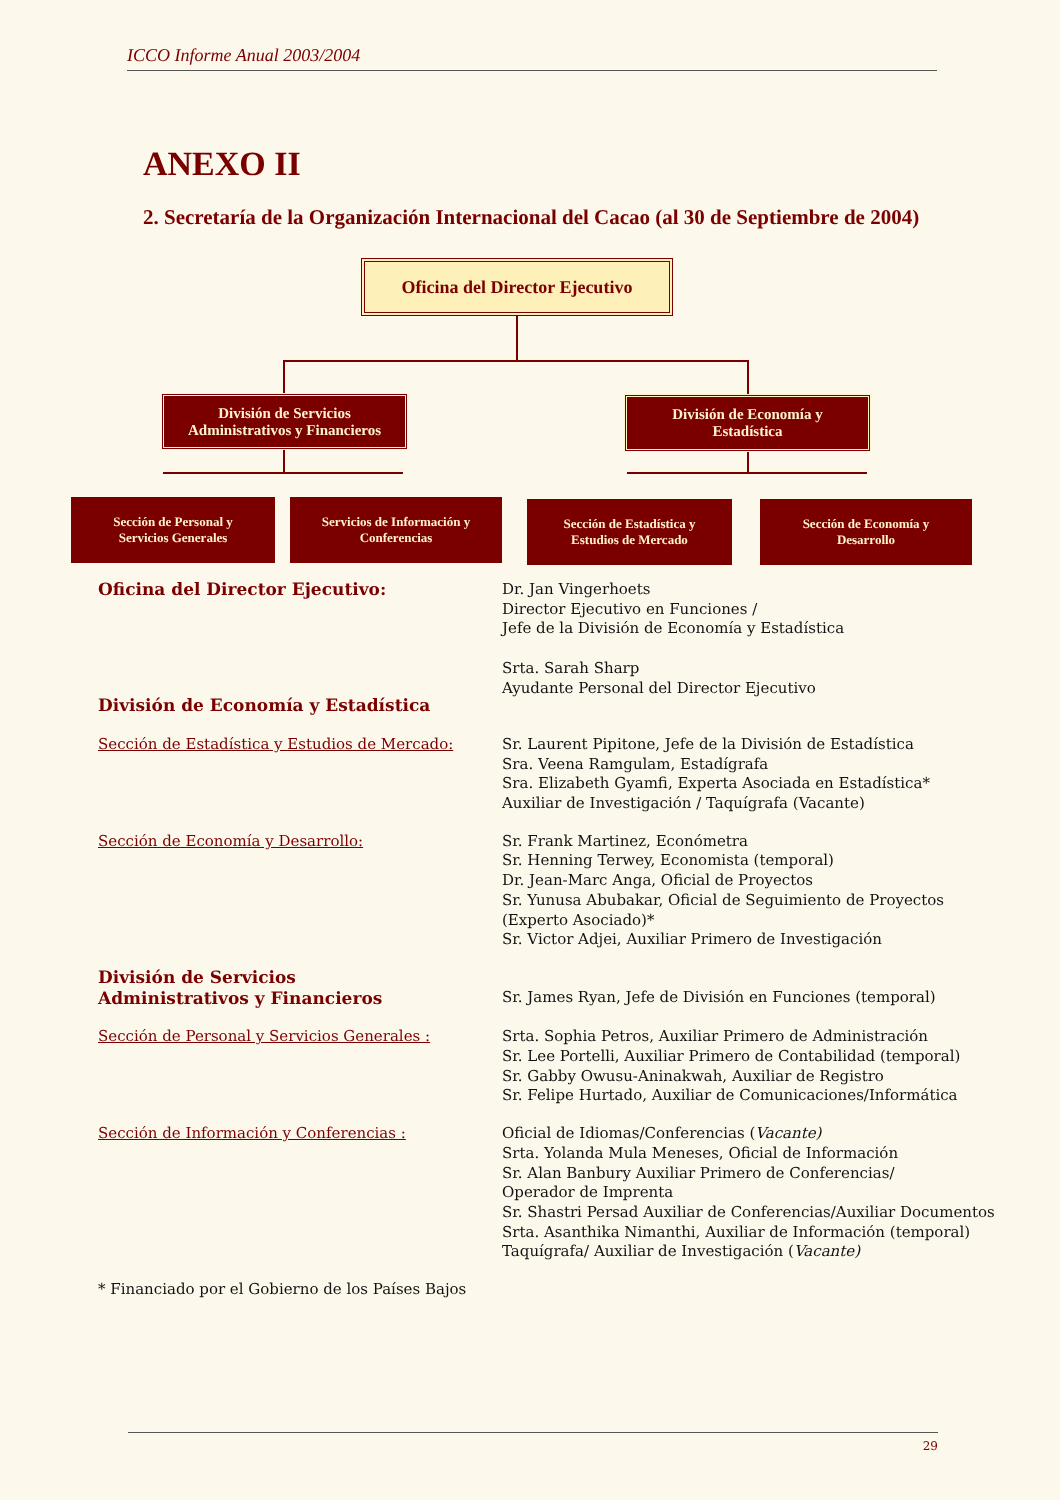ICCO Informe Anual 2003/2004
ANEXO II
2. Secretaría de la Organización Internacional del Cacao (al 30 de Septiembre de 2004)
Oficina del Director Ejecutivo
División de Servicios
Administrativos y Financieros
División de Economía y
Estadística
Sección de Personal y
Servicios Generales
Servicios de Información y
Conferencias
Sección de Estadística y
Estudios de Mercado
Sección de Economía y
Desarrollo
Oficina del Director Ejecutivo: Dr. Jan Vingerhoets
Director Ejecutivo en Funciones /
Jefe de la División de Economía y Estadística
Srta. Sarah Sharp
Ayudante Personal del Director Ejecutivo
División de Economía y Estadística
Sección de Estadística y Estudios de Mercado:
Sr. Laurent Pipitone, Jefe de la División de Estadística
Sra. Veena Ramgulam, Estadígrafa
Sra. Elizabeth Gyamfi, Experta Asociada en Estadística*
Auxiliar de Investigación / Taquígrafa (Vacante)
Sección de Economía y Desarrollo: Sr. Frank Martinez, Económetra
Sr. Henning Terwey, Economista (temporal)
Dr. Jean-Marc Anga, Oficial de Proyectos
Sr. Yunusa Abubakar, Oficial de Seguimiento de Proyectos
(Experto Asociado)*
Sr. Victor Adjei, Auxiliar Primero de Investigación
División de Servicios
Administrativos y Financieros
Sr. James Ryan, Jefe de División en Funciones (temporal)
Sección de Personal y Servicios Generales : Srta. Sophia Petros, Auxiliar Primero de Administración
Sr. Lee Portelli, Auxiliar Primero de Contabilidad (temporal)
Sr. Gabby Owusu-Aninakwah, Auxiliar de Registro
Sr. Felipe Hurtado, Auxiliar de Comunicaciones/Informática
Sección de Información y Conferencias : Oficial de Idiomas/Conferencias (Vacante)
Srta. Yolanda Mula Meneses, Oficial de Información
Sr. Alan Banbury Auxiliar Primero de Conferencias/
Operador de Imprenta
Sr. Shastri Persad Auxiliar de Conferencias/Auxiliar Documentos
Srta. Asanthika Nimanthi, Auxiliar de Información (temporal)
Taquígrafa/ Auxiliar de Investigación (Vacante)
* Financiado por el Gobierno de los Países Bajos
29